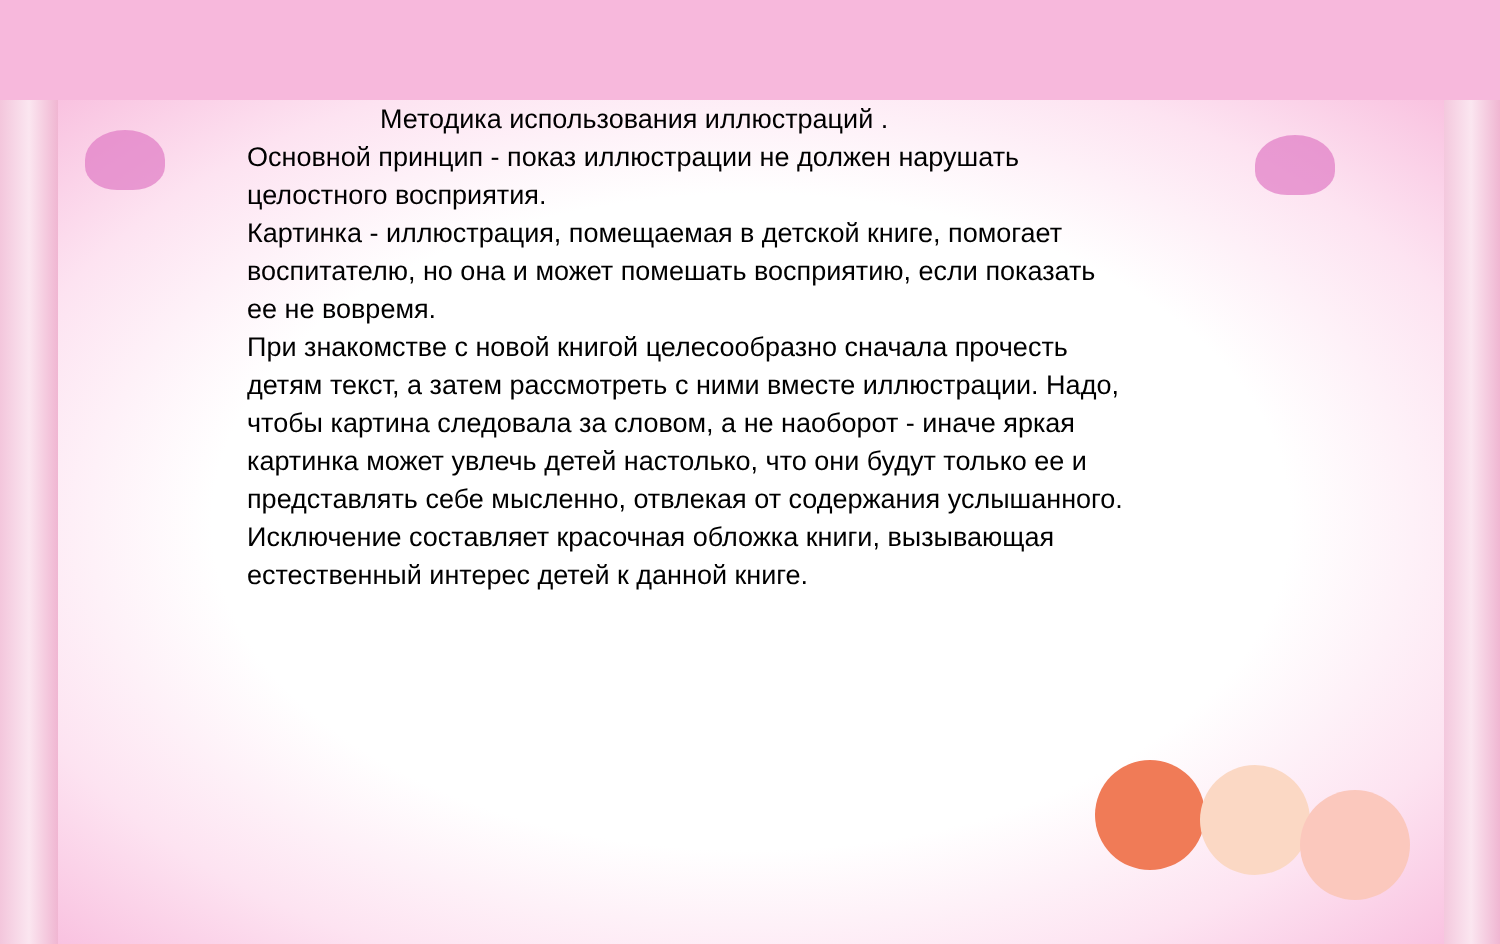Методика использования иллюстраций .
Основной принцип - показ иллюстрации не должен нарушать целостного восприятия.
Картинка - иллюстрация, помещаемая в детской книге, помогает воспитателю, но она и может помешать восприятию, если показать ее не вовремя.
При знакомстве с новой книгой целесообразно сначала прочесть детям текст, а затем рассмотреть с ними вместе иллюстрации. Надо, чтобы картина следовала за словом, а не наоборот - иначе яркая картинка может увлечь детей настолько, что они будут только ее и представлять себе мысленно, отвлекая от содержания услышанного. Исключение составляет красочная обложка книги, вызывающая естественный интерес детей к данной книге.